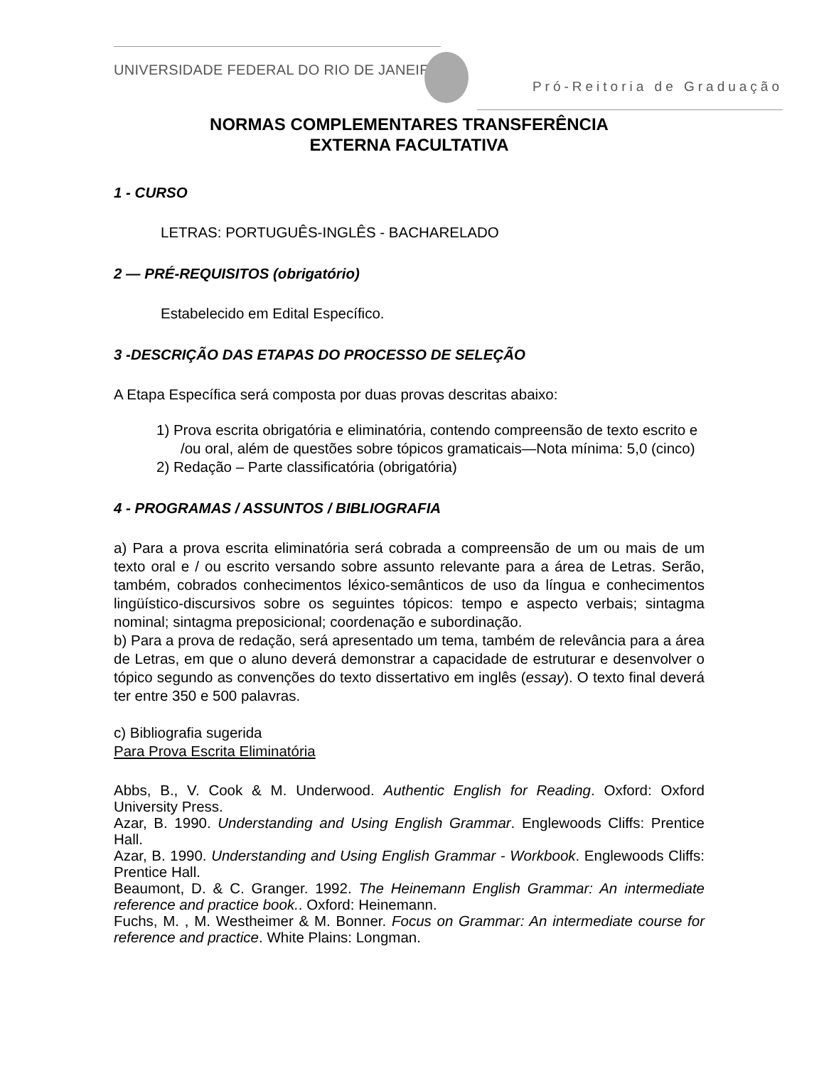UNIVERSIDADE FEDERAL DO RIO DE JANEIRO
Pró-Reitoria de Graduação
NORMAS COMPLEMENTARES TRANSFERÊNCIA
EXTERNA FACULTATIVA
1 - CURSO
LETRAS: PORTUGUÊS-INGLÊS - BACHARELADO
2 — PRÉ-REQUISITOS (obrigatório)
Estabelecido em Edital Específico.
3 -DESCRIÇÃO DAS ETAPAS DO PROCESSO DE SELEÇÃO
A Etapa Específica será composta por duas provas descritas abaixo:
1) Prova escrita obrigatória e eliminatória, contendo compreensão de texto escrito e /ou oral, além de questões sobre tópicos gramaticais—Nota mínima: 5,0 (cinco)
2) Redação – Parte classificatória (obrigatória)
4 - PROGRAMAS / ASSUNTOS / BIBLIOGRAFIA
a) Para a prova escrita eliminatória será cobrada a compreensão de um ou mais de um texto oral e / ou escrito versando sobre assunto relevante para a área de Letras. Serão, também, cobrados conhecimentos léxico-semânticos de uso da língua e conhecimentos lingüístico-discursivos sobre os seguintes tópicos: tempo e aspecto verbais; sintagma nominal; sintagma preposicional; coordenação e subordinação.
b) Para a prova de redação, será apresentado um tema, também de relevância para a área de Letras, em que o aluno deverá demonstrar a capacidade de estruturar e desenvolver o tópico segundo as convenções do texto dissertativo em inglês (essay). O texto final deverá ter entre 350 e 500 palavras.
c) Bibliografia sugerida
Para Prova Escrita Eliminatória
Abbs, B., V. Cook & M. Underwood. Authentic English for Reading. Oxford: Oxford University Press.
Azar, B. 1990. Understanding and Using English Grammar. Englewoods Cliffs: Prentice Hall.
Azar, B. 1990. Understanding and Using English Grammar - Workbook. Englewoods Cliffs: Prentice Hall.
Beaumont, D. & C. Granger. 1992. The Heinemann English Grammar: An intermediate reference and practice book.. Oxford: Heinemann.
Fuchs, M. , M. Westheimer & M. Bonner. Focus on Grammar: An intermediate course for reference and practice. White Plains: Longman.